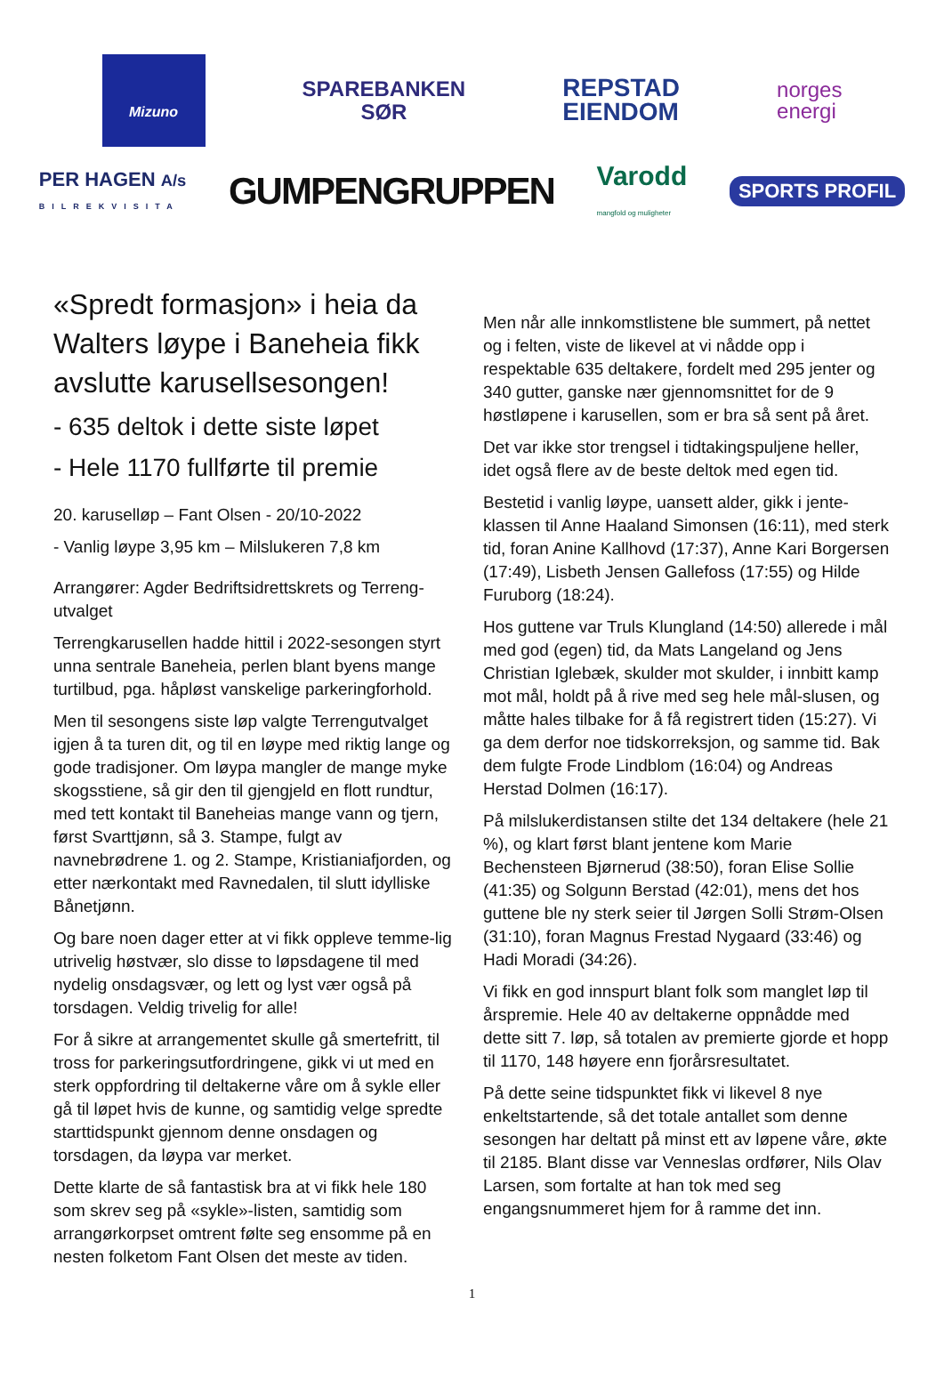Mizuno
SPAREBANKEN
SØR
REPSTAD
EIENDOM
norges
energi
PER HAGEN A/s
BILREKVISITA
GUMPENGRUPPEN
Varodd
mangfold og muligheter
SPORTS PROFIL
«Spredt formasjon» i heia da Walters løype i Baneheia fikk avslutte karusellsesongen!
- 635 deltok i dette siste løpet
- Hele 1170 fullførte til premie
20. karuselløp – Fant Olsen - 20/10-2022
- Vanlig løype 3,95 km – Milslukeren 7,8 km
Arrangører: Agder Bedriftsidrettskrets og Terreng-utvalget
Terrengkarusellen hadde hittil i 2022-sesongen styrt unna sentrale Baneheia, perlen blant byens mange turtilbud, pga. håpløst vanskelige parkeringforhold.
Men til sesongens siste løp valgte Terrengutvalget igjen å ta turen dit, og til en løype med riktig lange og gode tradisjoner. Om løypa mangler de mange myke skogsstiene, så gir den til gjengjeld en flott rundtur, med tett kontakt til Baneheias mange vann og tjern, først Svarttjønn, så 3. Stampe, fulgt av navnebrødrene 1. og 2. Stampe, Kristianiafjorden, og etter nærkontakt med Ravnedalen, til slutt idylliske Bånetjønn.
Og bare noen dager etter at vi fikk oppleve temme-lig utrivelig høstvær, slo disse to løpsdagene til med nydelig onsdagsvær, og lett og lyst vær også på torsdagen. Veldig trivelig for alle!
For å sikre at arrangementet skulle gå smertefritt, til tross for parkeringsutfordringene, gikk vi ut med en sterk oppfordring til deltakerne våre om å sykle eller gå til løpet hvis de kunne, og samtidig velge spredte starttidspunkt gjennom denne onsdagen og torsdagen, da løypa var merket.
Dette klarte de så fantastisk bra at vi fikk hele 180 som skrev seg på «sykle»-listen, samtidig som arrangørkorpset omtrent følte seg ensomme på en nesten folketom Fant Olsen det meste av tiden.
Men når alle innkomstlistene ble summert, på nettet og i felten, viste de likevel at vi nådde opp i respektable 635 deltakere, fordelt med 295 jenter og 340 gutter, ganske nær gjennomsnittet for de 9 høstløpene i karusellen, som er bra så sent på året.
Det var ikke stor trengsel i tidtakingspuljene heller, idet også flere av de beste deltok med egen tid.
Bestetid i vanlig løype, uansett alder, gikk i jente-klassen til Anne Haaland Simonsen (16:11), med sterk tid, foran Anine Kallhovd (17:37), Anne Kari Borgersen (17:49), Lisbeth Jensen Gallefoss (17:55) og Hilde Furuborg (18:24).
Hos guttene var Truls Klungland (14:50) allerede i mål med god (egen) tid, da Mats Langeland og Jens Christian Iglebæk, skulder mot skulder, i innbitt kamp mot mål, holdt på å rive med seg hele mål-slusen, og måtte hales tilbake for å få registrert tiden (15:27). Vi ga dem derfor noe tidskorreksjon, og samme tid. Bak dem fulgte Frode Lindblom (16:04) og Andreas Herstad Dolmen (16:17).
På milslukerdistansen stilte det 134 deltakere (hele 21 %), og klart først blant jentene kom Marie Bechensteen Bjørnerud (38:50), foran Elise Sollie (41:35) og Solgunn Berstad (42:01), mens det hos guttene ble ny sterk seier til Jørgen Solli Strøm-Olsen (31:10), foran Magnus Frestad Nygaard (33:46) og Hadi Moradi (34:26).
Vi fikk en god innspurt blant folk som manglet løp til årspremie. Hele 40 av deltakerne oppnådde med dette sitt 7. løp, så totalen av premierte gjorde et hopp til 1170, 148 høyere enn fjorårsresultatet.
På dette seine tidspunktet fikk vi likevel 8 nye enkeltstartende, så det totale antallet som denne sesongen har deltatt på minst ett av løpene våre, økte til 2185. Blant disse var Venneslas ordfører, Nils Olav Larsen, som fortalte at han tok med seg engangsnummeret hjem for å ramme det inn.
1